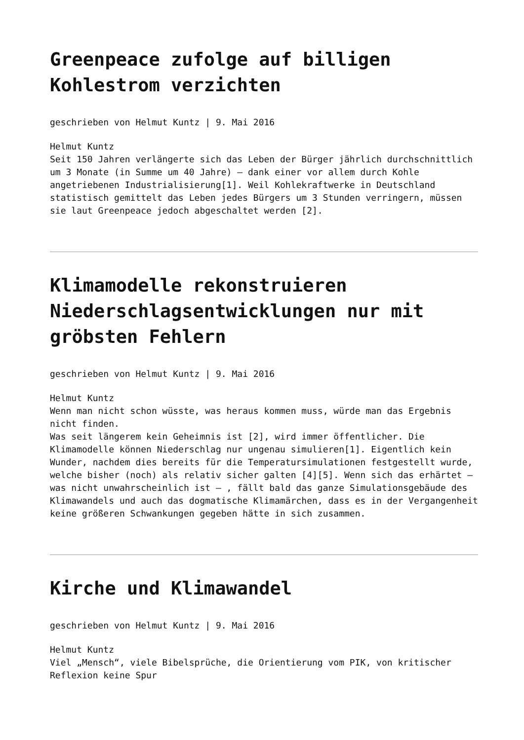Greenpeace zufolge auf billigen Kohlestrom verzichten
geschrieben von Helmut Kuntz | 9. Mai 2016
Helmut Kuntz
Seit 150 Jahren verlängerte sich das Leben der Bürger jährlich durchschnittlich um 3 Monate (in Summe um 40 Jahre) – dank einer vor allem durch Kohle angetriebenen Industrialisierung[1]. Weil Kohlekraftwerke in Deutschland statistisch gemittelt das Leben jedes Bürgers um 3 Stunden verringern, müssen sie laut Greenpeace jedoch abgeschaltet werden [2].
Klimamodelle rekonstruieren Niederschlagsentwicklungen nur mit gröbsten Fehlern
geschrieben von Helmut Kuntz | 9. Mai 2016
Helmut Kuntz
Wenn man nicht schon wüsste, was heraus kommen muss, würde man das Ergebnis nicht finden.
Was seit längerem kein Geheimnis ist [2], wird immer öffentlicher. Die Klimamodelle können Niederschlag nur ungenau simulieren[1]. Eigentlich kein Wunder, nachdem dies bereits für die Temperatursimulationen festgestellt wurde, welche bisher (noch) als relativ sicher galten [4][5]. Wenn sich das erhärtet – was nicht unwahrscheinlich ist – , fällt bald das ganze Simulationsgebäude des Klimawandels und auch das dogmatische Klimamärchen, dass es in der Vergangenheit keine größeren Schwankungen gegeben hätte in sich zusammen.
Kirche und Klimawandel
geschrieben von Helmut Kuntz | 9. Mai 2016
Helmut Kuntz
Viel „Mensch“, viele Bibelsprüche, die Orientierung vom PIK, von kritischer Reflexion keine Spur